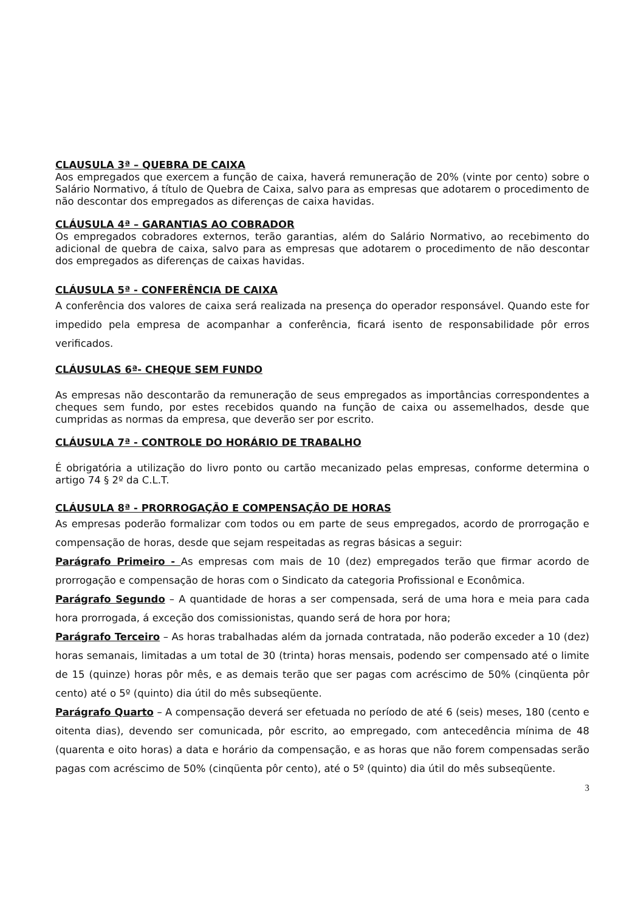CLAUSULA 3ª – QUEBRA DE CAIXA
Aos empregados que exercem a função de caixa, haverá remuneração de 20% (vinte por cento) sobre o Salário Normativo, á título de Quebra de Caixa, salvo para as empresas que adotarem o procedimento de não descontar dos empregados as diferenças de caixa havidas.
CLÁUSULA 4ª – GARANTIAS AO COBRADOR
Os empregados cobradores externos, terão garantias, além do Salário Normativo, ao recebimento do adicional de quebra de caixa, salvo para as empresas que adotarem o procedimento de não descontar dos empregados as diferenças de caixas havidas.
CLÁUSULA 5ª - CONFERÊNCIA DE CAIXA
A conferência dos valores de caixa será realizada na presença do operador responsável. Quando este for impedido pela empresa de acompanhar a conferência, ficará isento de responsabilidade pôr erros verificados.
CLÁUSULAS 6ª- CHEQUE SEM FUNDO
As empresas não descontarão da remuneração de seus empregados as importâncias correspondentes a cheques sem fundo, por estes recebidos quando na função de caixa ou assemelhados, desde que cumpridas as normas da empresa, que deverão ser por escrito.
CLÁUSULA 7ª - CONTROLE DO HORÁRIO DE TRABALHO
É obrigatória a utilização do livro ponto ou cartão mecanizado pelas empresas, conforme determina o artigo 74 § 2º da C.L.T.
CLÁUSULA 8ª - PRORROGAÇÃO E COMPENSAÇÃO DE HORAS
As empresas poderão formalizar com todos ou em parte de seus empregados, acordo de prorrogação e compensação de horas, desde que sejam respeitadas as regras básicas a seguir:
Parágrafo Primeiro - As empresas com mais de 10 (dez) empregados terão que firmar acordo de prorrogação e compensação de horas com o Sindicato da categoria Profissional e Econômica.
Parágrafo Segundo – A quantidade de horas a ser compensada, será de uma hora e meia para cada hora prorrogada, á exceção dos comissionistas, quando será de hora por hora;
Parágrafo Terceiro – As horas trabalhadas além da jornada contratada, não poderão exceder a 10 (dez) horas semanais, limitadas a um total de 30 (trinta) horas mensais, podendo ser compensado até o limite de 15 (quinze) horas pôr mês, e as demais terão que ser pagas com acréscimo de 50% (cinqüenta pôr cento) até o 5º (quinto) dia útil do mês subseqüente.
Parágrafo Quarto – A compensação deverá ser efetuada no período de até 6 (seis) meses, 180 (cento e oitenta dias), devendo ser comunicada, pôr escrito, ao empregado, com antecedência mínima de 48 (quarenta e oito horas) a data e horário da compensação, e as horas que não forem compensadas serão pagas com acréscimo de 50% (cinqüenta pôr cento), até o 5º (quinto) dia útil do mês subseqüente.
3